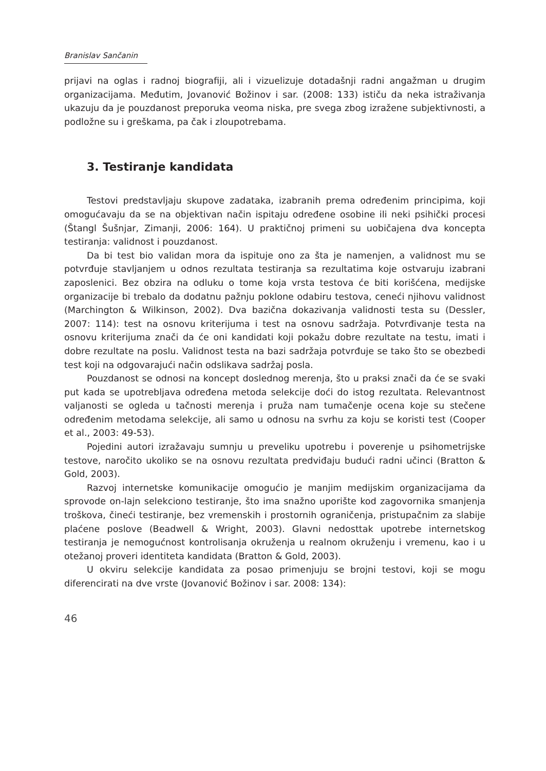Branislav Sančanin
prijavi na oglas i radnoj biografiji, ali i vizuelizuje dotadašnji radni angažman u drugim organizacijama. Međutim, Jovanović Božinov i sar. (2008: 133) ističu da neka istraživanja ukazuju da je pouzdanost preporuka veoma niska, pre svega zbog izražene subjektivnosti, a podložne su i greškama, pa čak i zloupotrebama.
3. Testiranje kandidata
Testovi predstavljaju skupove zadataka, izabranih prema određenim principima, koji omogućavaju da se na objektivan način ispitaju određene osobine ili neki psihički procesi (Štangl Šušnjar, Zimanji, 2006: 164). U praktičnoj primeni su uobičajena dva koncepta testiranja: validnost i pouzdanost.
Da bi test bio validan mora da ispituje ono za šta je namenjen, a validnost mu se potvrđuje stavljanjem u odnos rezultata testiranja sa rezultatima koje ostvaruju izabrani zaposlenici. Bez obzira na odluku o tome koja vrsta testova će biti korišćena, medijske organizacije bi trebalo da dodatnu pažnju poklone odabiru testova, ceneći njihovu validnost (Marchington & Wilkinson, 2002). Dva bazična dokazivanja validnosti testa su (Dessler, 2007: 114): test na osnovu kriterijuma i test na osnovu sadržaja. Potvrđivanje testa na osnovu kriterijuma znači da će oni kandidati koji pokažu dobre rezultate na testu, imati i dobre rezultate na poslu. Validnost testa na bazi sadržaja potvrđuje se tako što se obezbedi test koji na odgovarajući način odslikava sadržaj posla.
Pouzdanost se odnosi na koncept doslednog merenja, što u praksi znači da će se svaki put kada se upotrebljava određena metoda selekcije doći do istog rezultata. Relevantnost valjanosti se ogleda u tačnosti merenja i pruža nam tumačenje ocena koje su stečene određenim metodama selekcije, ali samo u odnosu na svrhu za koju se koristi test (Cooper et al., 2003: 49-53).
Pojedini autori izražavaju sumnju u preveliku upotrebu i poverenje u psihometrijske testove, naročito ukoliko se na osnovu rezultata predviđaju budući radni učinci (Bratton & Gold, 2003).
Razvoj internetske komunikacije omogućio je manjim medijskim organizacijama da sprovode on-lajn selekciono testiranje, što ima snažno uporište kod zagovornika smanjenja troškova, čineći testiranje, bez vremenskih i prostornih ograničenja, pristupačnim za slabije plaćene poslove (Beadwell & Wright, 2003). Glavni nedosttak upotrebe internetskog testiranja je nemogućnost kontrolisanja okruženja u realnom okruženju i vremenu, kao i u otežanoj proveri identiteta kandidata (Bratton & Gold, 2003).
U okviru selekcije kandidata za posao primenjuju se brojni testovi, koji se mogu diferencirati na dve vrste (Jovanović Božinov i sar. 2008: 134):
46